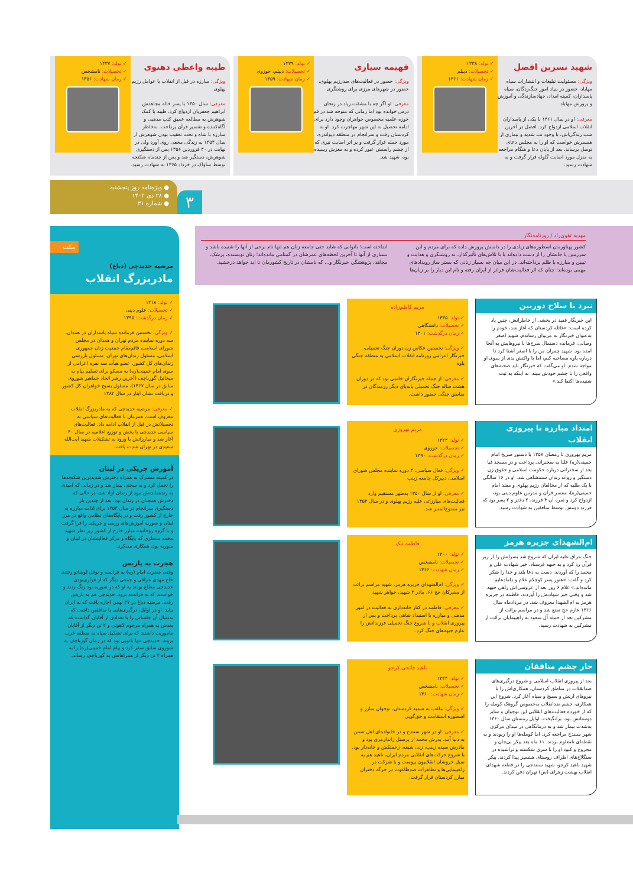✓ تولد: ۱۳۳۸
✓ تحصیلات: دیپلم
✓ زمان شهادت: ۱۳۶۱
شهید نسرین افضل
ویژگی: مسئولیت تبلیغات و انتشارات سپاه مهاباد، حضور در بنیاد امور جنگ‌زدگان، سپاه پاسداران، کمیته امداد، جهادسازندگی و آموزش و پرورش مهاباد
معرفی: او در سال ۱۳۶۱ با یکی از پاسداران انقلاب اسلامی ازدواج کرد. افضل در آخرین شب زندگی‌اش، با وجود تب شدید و بیماری از همسرش خواست که او را به مجلس دعای توسل برساند. بعد از پایان دعا و هنگام مراجعه به منزل مورد اصابت گلوله قرار گرفت و به شهادت رسید.
✓ تولد: ۱۳۳۹
✓ تحصیلات: دیپلم، حوزوی
✓ زمان شهادت: ۱۳۵۹
فهیمه سیاری
ویژگی: حضور در فعالیت‌های ضدرژیم پهلوی، حضور در شهرهای مرزی برای روشنگری
معرفی: او اگر چه با مشقت زیاد در زنجان درس خوانده بود اما زمانی که متوجه شد در قم حوزه علمیه مخصوص خواهران وجود دارد برای ادامه تحصیل به این شهر مهاجرت کرد. او به کردستان رفت و سرانجام در منطقه دیواندره، مورد حمله قرار گرفت و بر اثر اصابت تیری که از چشم راستش عبور کرده و به مغزش رسیده بود، شهید شد.
✓ تولد: ۱۳۳۷
✓ تحصیلات: نامشخص
✓ زمان شهادت: ۱۳۵۶
طیبه واعظی دهنوی
ویژگی: مبارزه در قبل از انقلاب با عوامل رژیم پهلوی
معرفی: سال ۱۳۵۰ با پسر خاله مجاهدش ابراهیم جعفریان ازدواج کرد. طیبه با کمک شوهرش به مطالعه عمیق کتب مذهبی و آگاه‌کننده و تفسیر قرآن پرداخت. به‌خاطر مبارزه با شاه و تحت تعقیب بودن شوهرش از سال ۱۳۵۴ به زندگی مخفی روی آورد ولی در نهایت در ۳۰ فروردین ۱۳۵۶ پس از دستگیری شوهرش، دستگیر شد و پس از چندماه شکنجه توسط ساواک در خرداد ۱۳۶۵ به شهادت رسید.
۳
● ویژه‌نامه روز پنجشنبه
● ۲۸ دی ۱۴۰۲
● شماره ۳۱
مهدیه تقوی‌راد / روزنامه‌نگار
کشور پهناورمان اسطوره‌های زیادی را در دامنش پرورش داده که برای مردم و این سرزمین یا جانشان را از دست داده‌اند یا با تلاش‌های تأثیرگذار، به روشنگری و هدایت و تبیین و مبارزه با ظلم پرداخته‌اند. در این میان چه بسیار زنانی که بستر ساز رویدادهای مهمی بوده‌اند؛ چنان که اثر فعالیت‌شان فراتر از ایران رفته و نام این دیار را بر زبان‌ها انداخته است؛ بانوانی که شاید حتی جامعه زنان هم تنها نام برخی از آنها را شنیده باشد و بسیاری از آنها تا آخرین لحظه‌های عمرشان در گمنامی مانده‌اند؛ زنان نویسنده، پزشک، مجاهد، پژوهشگر، خبرنگار و... که نامشان در تاریخ کشورمان تا ابد خواهد درخشید.
نبرد با سلاح دوربین
این خبرنگار فقید در بخشی از خاطراتش، چنین یاد کرده است: «غائله کردستان که آغاز شد، خودم را به‌عنوان خبرنگار به مریوان رساندم. شهید اصغر وصالی، فرمانده دستمال سرخ‌ها با نیروهایش به آنجا آمده بود. شهید چمران من را با اصغر آشنا کرد تا درباره پاوه مصاحبه کنم، اما با واکنش بدی از سوی او مواجه شدم. او می‌گفت که خبرنگار باید صحنه‌های واقعی را با چشم خودش ببیند، نه اینکه به ثبت شنیده‌ها اکتفا کند.»
مریم کاظم‌زاده
✓ تولد: ۱۳۳۵
✓ تحصیلات: دانشگاهی
✓ زمان درگذشت: ۱۴۰۱
✓ ویژگی: نخستین عکاس زن دوران جنگ تحمیلی، خبرنگار اعزامی روزنامه انقلاب اسلامی به منطقه جنگی پاوه
✓ معرفی: از جمله خبرنگاران خانمی بود که در دوران هشت ساله جنگ تحمیلی پابه‌پای دیگر رزمندگان در مناطق جنگی حضور داشت.
امتداد مبارزه تا پیروزی انقلاب
مریم بهروزی تا رمضان ۱۳۵۷ با دستور صریح امام خمینی(ره) علنا به سخنرانی پرداخت و در مسجد قبا بعد از سخنرانی درباره حکومت اسلامی و حقوق زن دستگیر و روانه زندان ستمشاهی شد. او در ۱۶ سالگی با یک طلبه که از مخالفان رژیم پهلوی و مقلد امام خمینی(ره)، مفسر قرآن و مدرس علوم دینی بود، ازدواج کرد و ثمره آن ۴ فرزند، ۲ دختر و ۲ پسر بود که فرزند دومش توسط منافقین به شهادت رسید.
مریم بهروزی
✓ تولد: ۱۳۲۴
✓ تحصیلات: حوزوی
✓ زمان درگذشت: ۱۳۹۰
✓ ویژگی: فعال سیاسی، ۴ دوره نماینده مجلس شورای اسلامی، دبیرکل جامعه زینب
✓ معرفی: او از سال ۱۳۵۰ به‌طور مستقیم وارد فعالیت‌های مبارزاتی علیه رژیم پهلوی و در سال ۱۳۵۴ نیز ممنوع‌المنبر شد.
ام‌الشهدای جزیره هرمز
جنگ عراق علیه ایران که شروع شد پسرانش را از زیر قرآن رد کرد و به جبهه فرستاد. خبر شهادت علی و محمد را که آوردند، دست به دعا بلند و خدا را شکر کرد و گفت: «هنوز پسر کوچکم غلام و دامادهایم مانده‌اند.» غلام ۶ روز بعد از عروسی‌اش راهی جبهه شد و وقتی خبر شهادتش را آوردند، فاطمه در جزیره هرمز به ام‌الشهدا معروف شد. در مردادماه سال ۱۳۶۶ عازم حج تمتع شد و در مراسم برائت از مشرکین بعد از حمله آل سعود به راهپیمایان برائت از مشرکین به شهادت رسید.
فاطمه نیک
✓ تولد: ۱۳۰۰
✓ تحصیلات: نامشخص
✓ زمان شهادت: ۱۳۶۶
✓ ویژگی: ام‌الشهدای جزیره هرمز، شهید مراسم برائت از مشرکان حج ۶۶، مادر ۳ شهید، خواهر شهید
✓ معرفی: فاطمه در کنار خانه‌داری به فعالیت در امور مذهبی و مبارزه با استبداد شاهی پرداخت و پس از پیروزی انقلاب و با شروع جنگ تحمیلی فرزندانش را عازم جبهه‌های جنگ کرد.
خار چشم منافقان
بعد از پیروزی انقلاب اسلامی و شروع درگیری‌های ضدانقلاب در مناطق کردستان، همکاری‌اش را با نیروهای ارتش و بسیج و سپاه آغاز کرد. شروع این همکاری، خشم ضدانقلاب به‌خصوص گروهک کومله را که از خورده فعالیت‌های انقلابی این نوجوان و سایر دوستانش بود، برانگیخت. اوایل زمستان سال ۱۳۶۰ به‌شدت بیمار شد و به درمانگاهی در میدان مرکزی شهر سنندج مراجعه کرد. اما کومله‌ها او را ربودند و به نقطه‌ای نامعلوم بردند. ۱۱ ماه بعد پیکر بی‌جان و مجروح و کبود او را با سری شکسته و تراشیده در سنگلاخ‌های اطراف روستای هشمیز پیدا کردند. پیکر شهید ناهید کرجو، شهید سنندجی را در قطعه شهدای انقلاب بهشت زهرای (س) تهران دفن کردند.
ناهید فاتحی کرجو
✓ تولد: ۱۳۴۴
✓ تحصیلات: نامشخص
✓ زمان شهادت: ۱۳۶۰
✓ ویژگی: ملقب به سمیه کردستان، نوجوان مبارز و اسطوره استقامت و حق‌گویی
✓ معرفی: او در شهر سنندج و در خانواده‌ای اهل تسنن به دنیا آمد. پدرش محمد از پرسنل ژاندارمری بود و مادرش سیده زینب، زنی شیعه، زحمتکش و خانه‌دار بود. با شروع حرکت‌های انقلابی مردم ایران، ناهید هم به سیل خروشان انقلابیون پیوست و با شرکت در راهپیمایی‌ها و تظاهرات ضدطاغوت در جرگه دختران مبارز کردستان قرار گرفت.
مکث
مرضیه حدیدچی (دباغ)
مادربزرگ انقلاب
✓ تولد: ۱۳۱۸
✓ تحصیلات: علوم دینی
✓ زمان درگذشت: ۱۳۹۵
✓ ویژگی: نخستین فرمانده سپاه پاسداران در همدان، سه دوره نماینده مردم تهران و همدان در مجلس شورای اسلامی، قائم‌مقام جمعیت زنان جمهوری اسلامی، مسئول زندان‌های تهران، مسئول بازرسی زندان‌های کل کشور، عضو هیأت سه نفره اعزامی از سوی امام خمینی(ره) به مسکو برای تسلیم پیام به میخائیل گورباچف (آخرین رهبر اتحاد جماهیر شوروی سابق در سال ۱۳۶۷)، مسئول بسیج خواهران کل کشور و دریافت نشان ایثار در سال ۱۳۸۲
✓ معرفی: مرضیه حدیدچی که به مادربزرگ انقلاب معروف است، همزمان با فعالیت‌های سیاسی به تحصیلاتش در قبل از انقلاب ادامه داد. فعالیت‌های سیاسی حدیدچی با پخش و توزیع اعلامیه در سال ۴۰ آغاز شد و مبارزاتش با ورود به تشکیلات شهید آیت‌الله سعیدی در تهران شدت یافت.
آموزش چریکی در لبنان
در کمیته مشترک به همراه دخترش شدیدترین شکنجه‌ها را تحمل کرد و به سختی بیمار شد و در زمانی که امیدی به زنده‌ماندنش نبود از زندان آزاد شد، در حالی که دخترش همچنان در زندان بود. بعد از چندین بار دستگیری سرانجام در سال ۱۳۵۳ برای ادامه مبارزه به خارج از کشور رفت و در پایگاه‌های نظامی واقع در مرز لبنان و سوریه آموزش‌های رزمی و چریکی را فرا گرفت و با گروه روحانیت مبارز خارج از کشور زیر نظر شهید محمد منتظری که پایگاه و مرکز فعالیتشان در لبنان و سوریه بود، همکاری می‌کرد.
هجرت به پاریس
وقتی حضرت امام (ره) به فرانسه و نوفل لوشاتو رفتند، حاج مهدی عراقی و جمعی دیگر که از فراری‌بودن حدیدچی مطلع بودند به او که در سوریه بود زنگ زدند و خواستند که به فرانسه برود. حدیدچی هم به پاریس رفت. مرضیه دباغ در ۲۷ بهمن اجازه یافت که به ایران بیاید. او در اوایل، درگیری‌هایی با منافقین داشت که به‌دنبال آن جلساتی را با تعدادی از آقایان گذاشت که بعدش به همراه مرحوم لاهوتی و ۲ تن دیگر از آقایان ماموریت داشتند که برای تشکیل سپاه به منطقه غرب بروند. حدیدچی تنها بانویی بود که در زمان گورباچف به شوروی سابق سفر کرد و پیام امام خمینی(ره) را به همراه ۲ تن دیگر از همراهانش به گورباچف رساند.